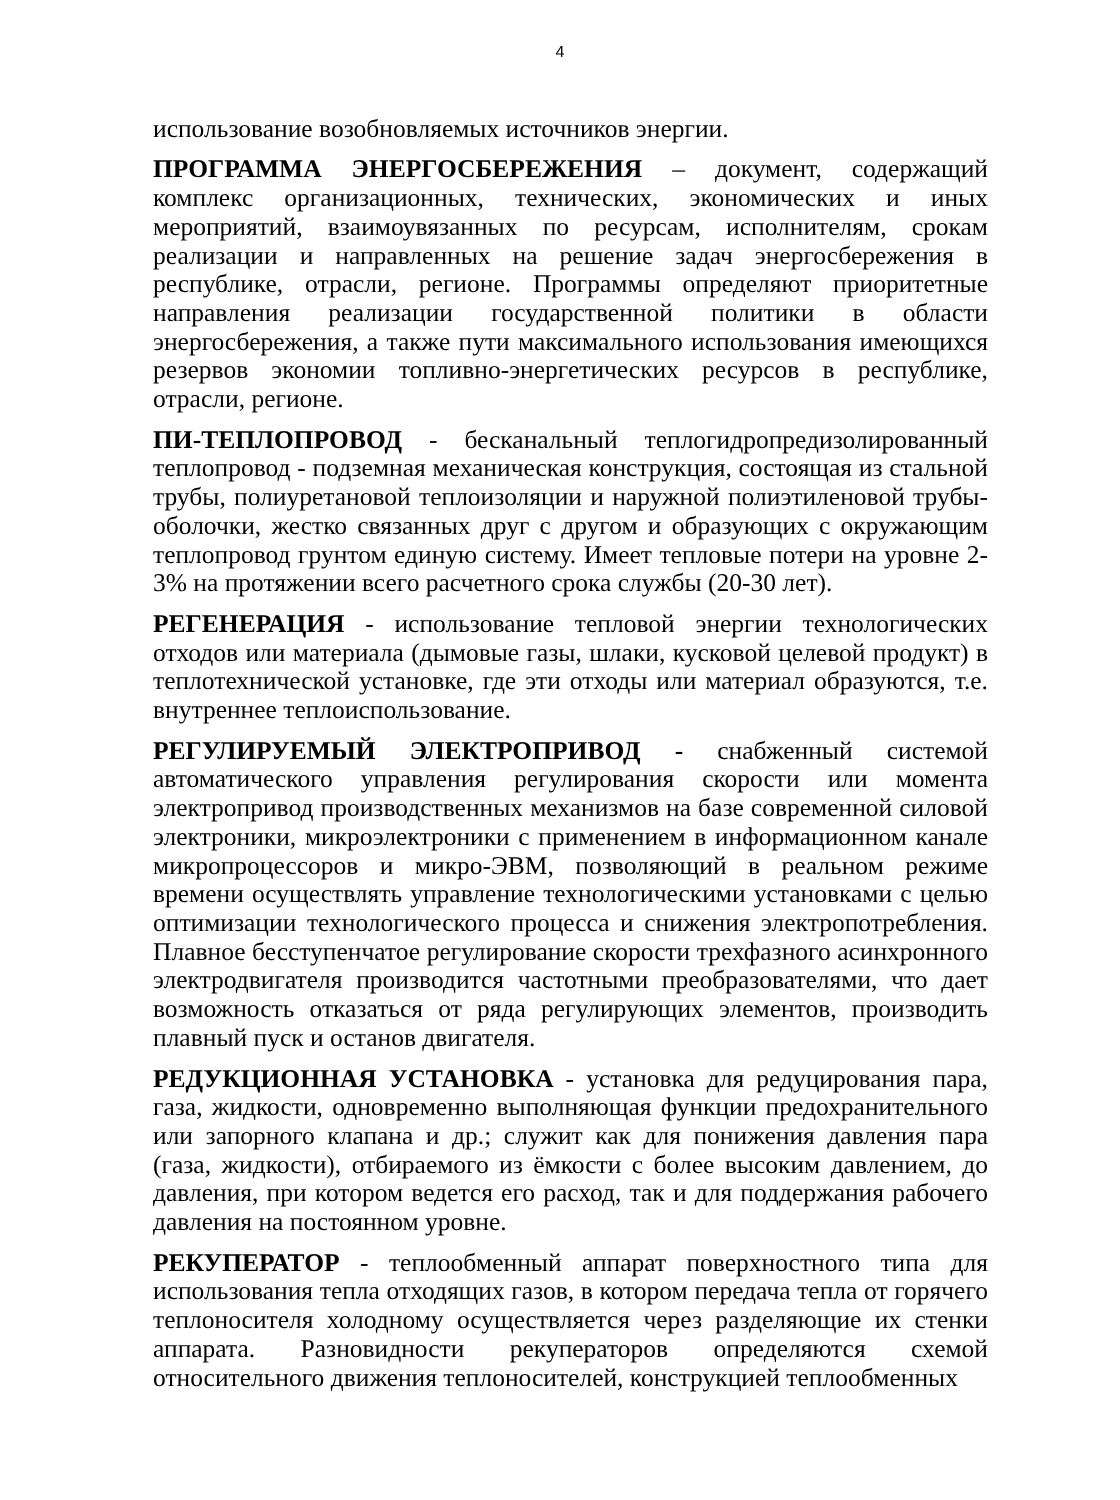4
использование возобновляемых источников энергии.
ПРОГРАММА ЭНЕРГОСБЕРЕЖЕНИЯ – документ, содержащий комплекс организационных, технических, экономических и иных мероприятий, взаимоувязанных по ресурсам, исполнителям, срокам реализации и направленных на решение задач энергосбережения в республике, отрасли, регионе. Программы определяют приоритетные направления реализации государственной политики в области энергосбережения, а также пути максимального использования имеющихся резервов экономии топливно-энергетических ресурсов в республике, отрасли, регионе.
ПИ-ТЕПЛОПРОВОД - бесканальный теплогидропредизолированный теплопровод - подземная механическая конструкция, состоящая из стальной трубы, полиуретановой теплоизоляции и наружной полиэтиленовой трубы-оболочки, жестко связанных друг с другом и образующих с окружающим теплопровод грунтом единую систему. Имеет тепловые потери на уровне 2-3% на протяжении всего расчетного срока службы (20-30 лет).
РЕГЕНЕРАЦИЯ - использование тепловой энергии технологических отходов или материала (дымовые газы, шлаки, кусковой целевой продукт) в теплотехнической установке, где эти отходы или материал образуются, т.е. внутреннее теплоиспользование.
РЕГУЛИРУЕМЫЙ ЭЛЕКТРОПРИВОД - снабженный системой автоматического управления регулирования скорости или момента электропривод производственных механизмов на базе современной силовой электроники, микроэлектроники с применением в информационном канале микропроцессоров и микро-ЭВМ, позволяющий в реальном режиме времени осуществлять управление технологическими установками с целью оптимизации технологического процесса и снижения электропотребления. Плавное бесступенчатое регулирование скорости трехфазного асинхронного электродвигателя производится частотными преобразователями, что дает возможность отказаться от ряда регулирующих элементов, производить плавный пуск и останов двигателя.
РЕДУКЦИОННАЯ УСТАНОВКА - установка для редуцирования пара, газа, жидкости, одновременно выполняющая функции предохранительного или запорного клапана и др.; служит как для понижения давления пара (газа, жидкости), отбираемого из ёмкости с более высоким давлением, до давления, при котором ведется его расход, так и для поддержания рабочего давления на постоянном уровне.
РЕКУПЕРАТОР - теплообменный аппарат поверхностного типа для использования тепла отходящих газов, в котором передача тепла от горячего теплоносителя холодному осуществляется через разделяющие их стенки аппарата. Разновидности рекуператоров определяются схемой относительного движения теплоносителей, конструкцией теплообменных